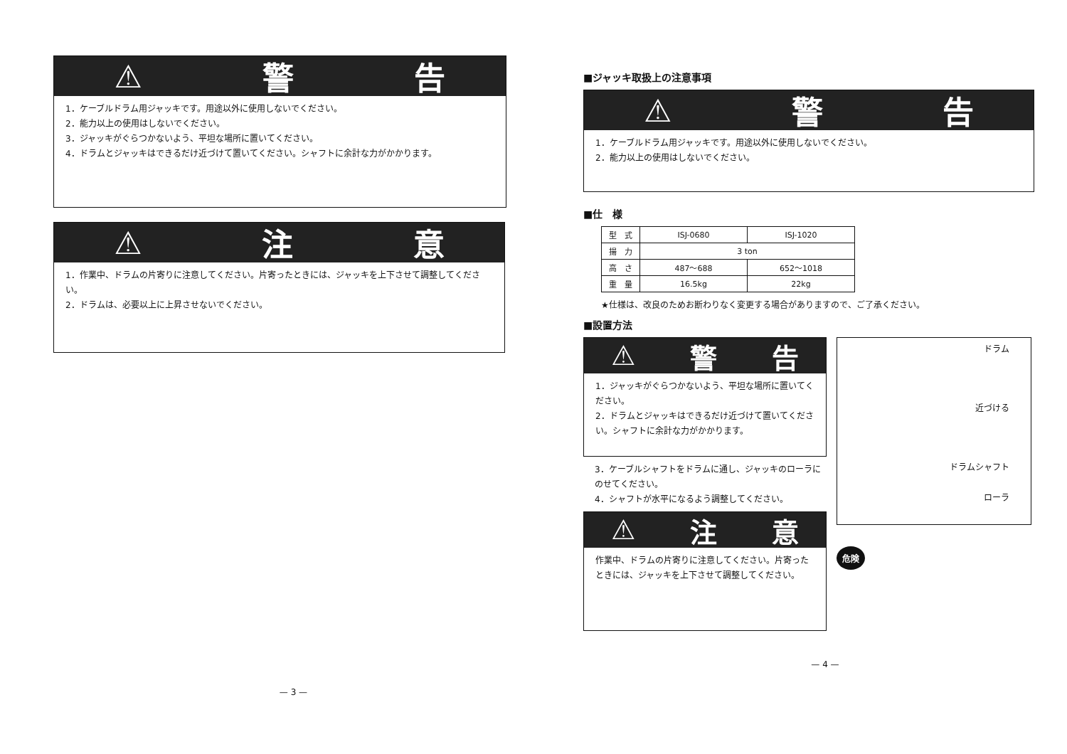⚠ 警 告
1．ケーブルドラム用ジャッキです。用途以外に使用しないでください。
2．能力以上の使用はしないでください。
3．ジャッキがぐらつかないよう、平坦な場所に置いてください。
4．ドラムとジャッキはできるだけ近づけて置いてください。シャフトに余計な力がかかります。
⚠ 注 意
1．作業中、ドラムの片寄りに注意してください。片寄ったときには、ジャッキを上下させて調整してください。
2．ドラムは、必要以上に上昇させないでください。
— 3 —
■ジャッキ取扱上の注意事項
⚠ 警 告
1．ケーブルドラム用ジャッキです。用途以外に使用しないでください。
2．能力以上の使用はしないでください。
■仕　様
| 型 式 | ISJ-0680 | ISJ-1020 |
| 揚 力 | 3 ton | |
| 高 さ | 487～688 | 652～1018 |
| 重 量 | 16.5kg | 22kg |
★仕様は、改良のためお断わりなく変更する場合がありますので、ご了承ください。
■設置方法
⚠ 警 告
1．ジャッキがぐらつかないよう、平坦な場所に置いてください。
2．ドラムとジャッキはできるだけ近づけて置いてください。シャフトに余計な力がかかります。
3．ケーブルシャフトをドラムに通し、ジャッキのローラにのせてください。
4．シャフトが水平になるよう調整してください。
⚠ 注 意
作業中、ドラムの片寄りに注意してください。片寄ったときには、ジャッキを上下させて調整してください。
ドラム
近づける
ドラムシャフト
ローラ
危険
— 4 —